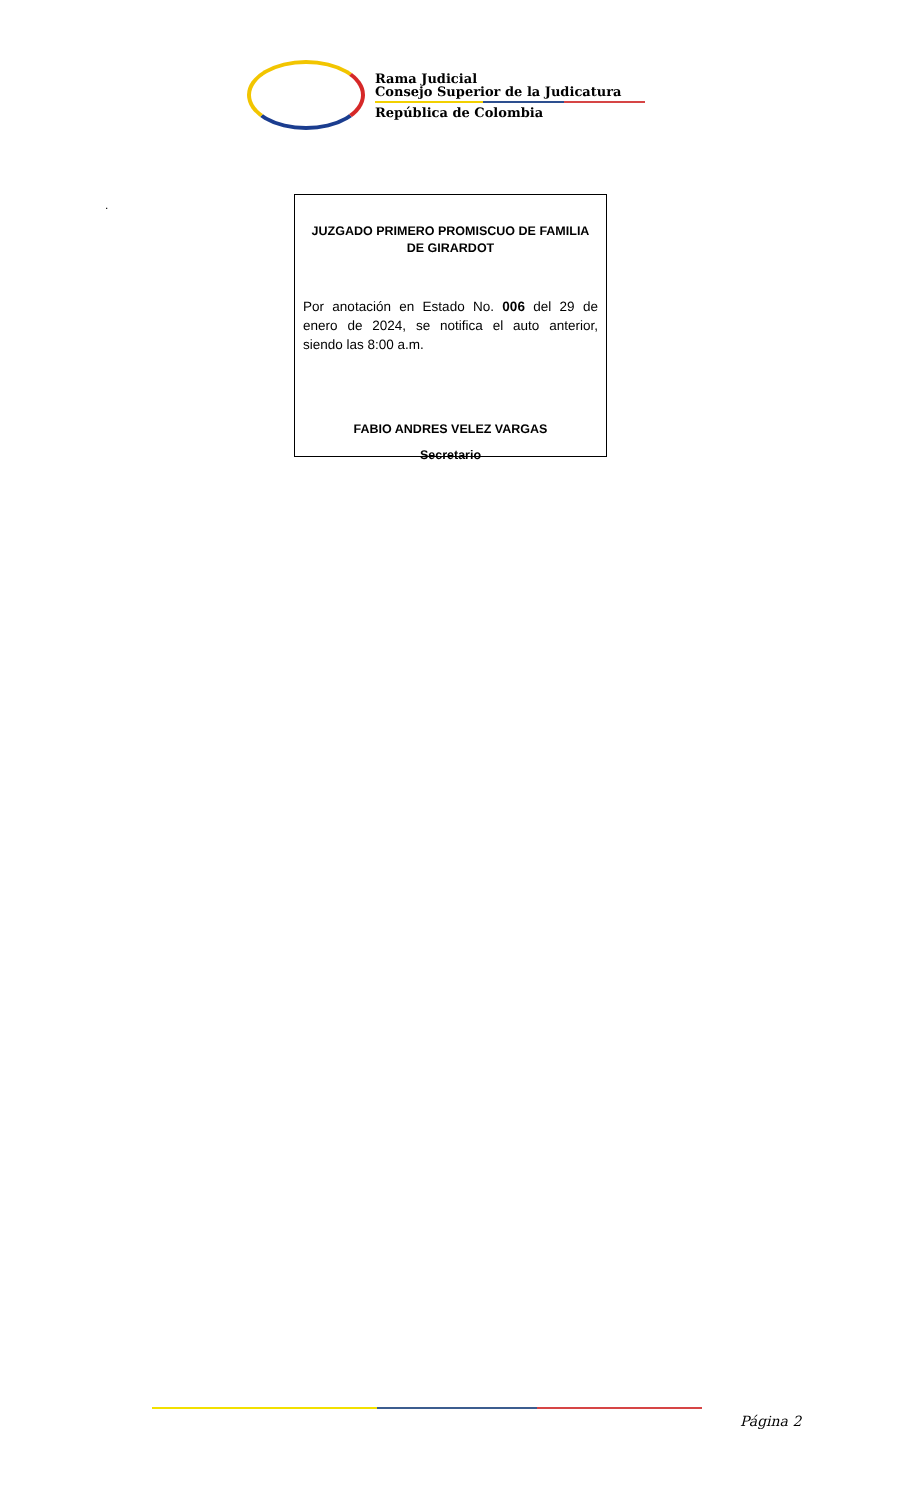Rama Judicial
Consejo Superior de la Judicatura
República de Colombia
.
JUZGADO PRIMERO PROMISCUO DE FAMILIA DE GIRARDOT
Por anotación en Estado No. 006 del 29 de enero de 2024, se notifica el auto anterior, siendo las 8:00 a.m.
FABIO ANDRES VELEZ VARGAS
Secretario
Página 2